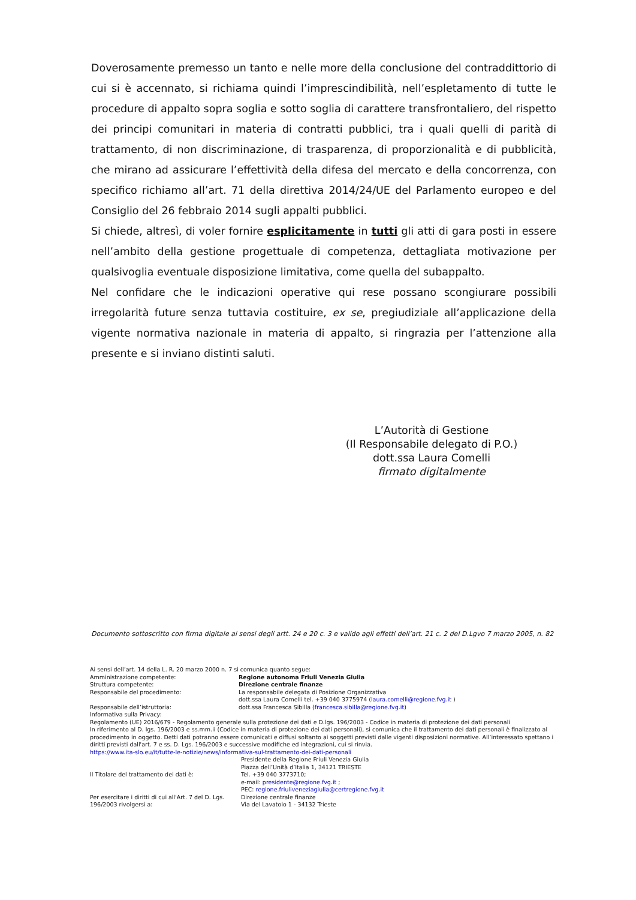Doverosamente premesso un tanto e nelle more della conclusione del contraddittorio di cui si è accennato, si richiama quindi l’imprescindibilità, nell’espletamento di tutte le procedure di appalto sopra soglia e sotto soglia di carattere transfrontaliero, del rispetto dei principi comunitari in materia di contratti pubblici, tra i quali quelli di parità di trattamento, di non discriminazione, di trasparenza, di proporzionalità e di pubblicità, che mirano ad assicurare l’effettività della difesa del mercato e della concorrenza, con specifico richiamo all’art. 71 della direttiva 2014/24/UE del Parlamento europeo e del Consiglio del 26 febbraio 2014 sugli appalti pubblici.
Si chiede, altresì, di voler fornire esplicitamente in tutti gli atti di gara posti in essere nell’ambito della gestione progettuale di competenza, dettagliata motivazione per qualsivoglia eventuale disposizione limitativa, come quella del subappalto.
Nel confidare che le indicazioni operative qui rese possano scongiurare possibili irregolarità future senza tuttavia costituire, ex se, pregiudiziale all’applicazione della vigente normativa nazionale in materia di appalto, si ringrazia per l’attenzione alla presente e si inviano distinti saluti.
L’Autorità di Gestione
(Il Responsabile delegato di P.O.)
dott.ssa Laura Comelli
firmato digitalmente
Documento sottoscritto con firma digitale ai sensi degli artt. 24 e 20 c. 3 e valido agli effetti dell’art. 21 c. 2 del D.Lgvo 7 marzo 2005, n. 82
Ai sensi dell’art. 14 della L. R. 20 marzo 2000 n. 7 si comunica quanto segue:
Amministrazione competente: Regione autonoma Friuli Venezia Giulia
Struttura competente: Direzione centrale finanze
Responsabile del procedimento: La responsabile delegata di Posizione Organizzativa
dott.ssa Laura Comelli tel. +39 040 3775974 (laura.comelli@regione.fvg.it )
Responsabile dell’istruttoria: dott.ssa Francesca Sibilla (francesca.sibilla@regione.fvg.it)
Informativa sulla Privacy:
Regolamento (UE) 2016/679 - Regolamento generale sulla protezione dei dati e D.lgs. 196/2003 - Codice in materia di protezione dei dati personali
In riferimento al D. lgs. 196/2003 e ss.mm.ii (Codice in materia di protezione dei dati personali), si comunica che il trattamento dei dati personali è finalizzato al procedimento in oggetto. Detti dati potranno essere comunicati e diffusi soltanto ai soggetti previsti dalle vigenti disposizioni normative. All’interessato spettano i diritti previsti dall'art. 7 e ss. D. Lgs. 196/2003 e successive modifiche ed integrazioni, cui si rinvia.
https://www.ita-slo.eu/it/tutte-le-notizie/news/informativa-sul-trattamento-dei-dati-personali
Il Titolare del trattamento dei dati è: Presidente della Regione Friuli Venezia Giulia
Piazza dell’Unità d’Italia 1, 34121 TRIESTE
Tel. +39 040 3773710;
e-mail: presidente@regione.fvg.it ;
PEC: regione.friuliveneziagiulia@certregione.fvg.it
Per esercitare i diritti di cui all'Art. 7 del D. Lgs. 196/2003 rivolgersi a: Direzione centrale finanze
Via del Lavatoio 1 - 34132 Trieste